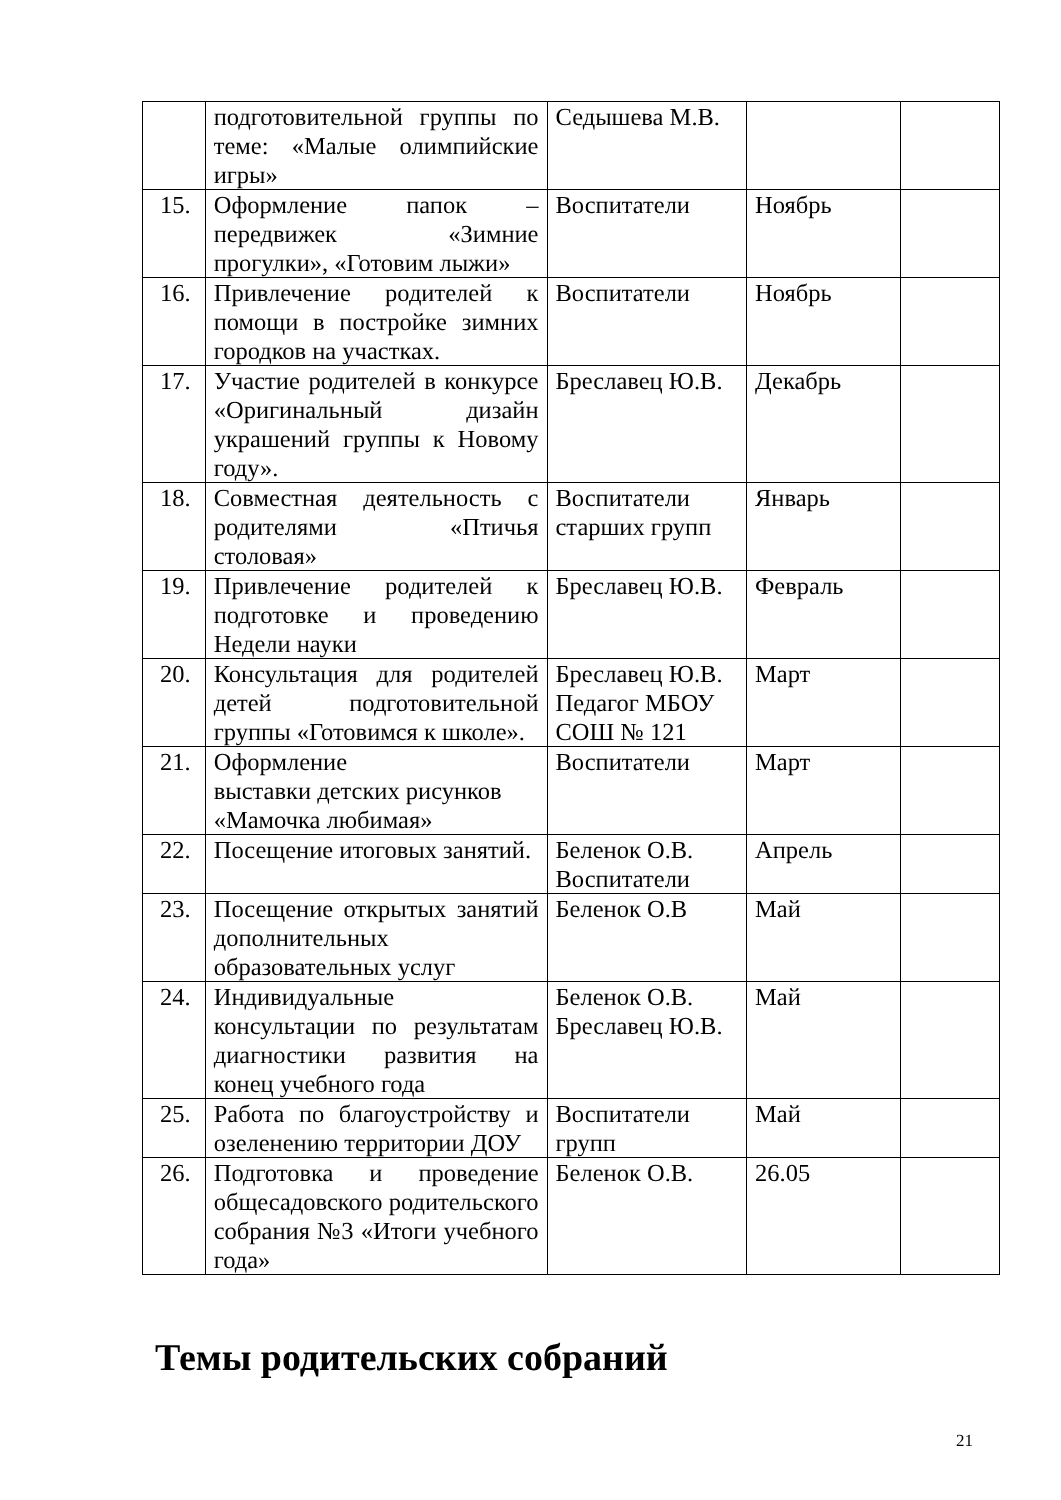| | подготовительной группы по теме: «Малые олимпийские игры» | Седышева М.В. | | |
| 15. | Оформление папок – передвижек «Зимние прогулки», «Готовим лыжи» | Воспитатели | Ноябрь | |
| 16. | Привлечение родителей к помощи в постройке зимних городков на участках. | Воспитатели | Ноябрь | |
| 17. | Участие родителей в конкурсе «Оригинальный дизайн украшений группы к Новому году». | Бреславец Ю.В. | Декабрь | |
| 18. | Совместная деятельность с родителями «Птичья столовая» | Воспитатели старших групп | Январь | |
| 19. | Привлечение родителей к подготовке и проведению Недели науки | Бреславец Ю.В. | Февраль | |
| 20. | Консультация для родителей детей подготовительной группы «Готовимся к школе». | Бреславец Ю.В. Педагог МБОУ СОШ № 121 | Март | |
| 21. | Оформление выставки детских рисунков «Мамочка любимая» | Воспитатели | Март | |
| 22. | Посещение итоговых занятий. | Беленок О.В. Воспитатели | Апрель | |
| 23. | Посещение открытых занятий дополнительных образовательных услуг | Беленок О.В | Май | |
| 24. | Индивидуальные консультации по результатам диагностики развития на конец учебного года | Беленок О.В. Бреславец Ю.В. | Май | |
| 25. | Работа по благоустройству и озеленению территории ДОУ | Воспитатели групп | Май | |
| 26. | Подготовка и проведение общесадовского родительского собрания №3 «Итоги учебного года» | Беленок О.В. | 26.05 | |
Темы родительских собраний
21